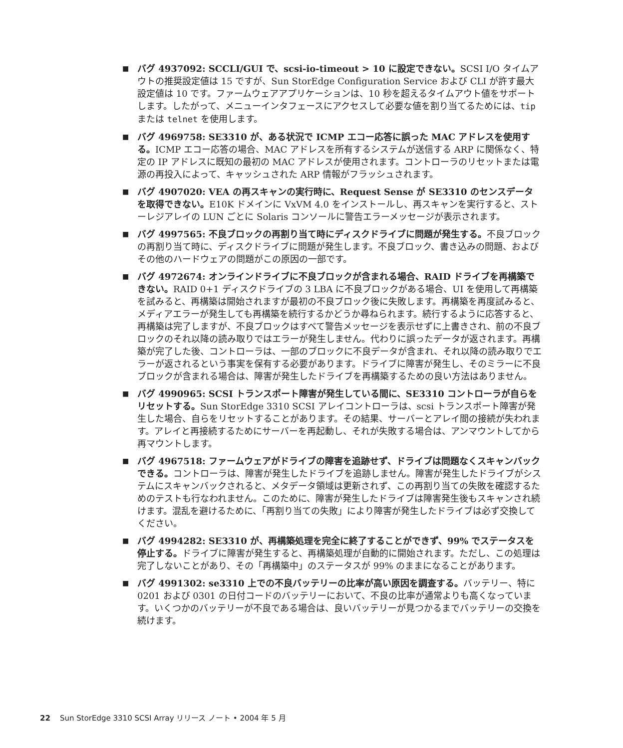■ バグ 4937092: SCCLI/GUI で、scsi-io-timeout > 10 に設定できない。SCSI I/O タイムアウトの推奨設定値は 15 ですが、Sun StorEdge Configuration Service および CLI が許す最大設定値は 10 です。ファームウェアアプリケーションは、10 秒を超えるタイムアウト値をサポートします。したがって、メニューインタフェースにアクセスして必要な値を割り当てるためには、tip または telnet を使用します。
■ バグ 4969758: SE3310 が、ある状況で ICMP エコー応答に誤った MAC アドレスを使用する。ICMP エコー応答の場合、MAC アドレスを所有するシステムが送信する ARP に関係なく、特定の IP アドレスに既知の最初の MAC アドレスが使用されます。コントローラのリセットまたは電源の再投入によって、キャッシュされた ARP 情報がフラッシュされます。
■ バグ 4907020: VEA の再スキャンの実行時に、Request Sense が SE3310 のセンスデータを取得できない。E10K ドメインに VxVM 4.0 をインストールし、再スキャンを実行すると、ストーレジアレイの LUN ごとに Solaris コンソールに警告エラーメッセージが表示されます。
■ バグ 4997565: 不良ブロックの再割り当て時にディスクドライブに問題が発生する。不良ブロックの再割り当て時に、ディスクドライブに問題が発生します。不良ブロック、書き込みの問題、およびその他のハードウェアの問題がこの原因の一部です。
■ バグ 4972674: オンラインドライブに不良ブロックが含まれる場合、RAID ドライブを再構築できない。RAID 0+1 ディスクドライブの 3 LBA に不良ブロックがある場合、UI を使用して再構築を試みると、再構築は開始されますが最初の不良ブロック後に失敗します。再構築を再度試みると、メディアエラーが発生しても再構築を続行するかどうか尋ねられます。続行するように応答すると、再構築は完了しますが、不良ブロックはすべて警告メッセージを表示せずに上書きされ、前の不良ブロックのそれ以降の読み取りではエラーが発生しません。代わりに誤ったデータが返されます。再構築が完了した後、コントローラは、一部のブロックに不良データが含まれ、それ以降の読み取りでエラーが返されるという事実を保有する必要があります。ドライブに障害が発生し、そのミラーに不良ブロックが含まれる場合は、障害が発生したドライブを再構築するための良い方法はありません。
■ バグ 4990965: SCSI トランスポート障害が発生している間に、SE3310 コントローラが自らをリセットする。Sun StorEdge 3310 SCSI アレイコントローラは、scsi トランスポート障害が発生した場合、自らをリセットすることがあります。その結果、サーバーとアレイ間の接続が失われます。アレイと再接続するためにサーバーを再起動し、それが失敗する場合は、アンマウントしてから再マウントします。
■ バグ 4967518: ファームウェアがドライブの障害を追跡せず、ドライブは問題なくスキャンバックできる。コントローラは、障害が発生したドライブを追跡しません。障害が発生したドライブがシステムにスキャンバックされると、メタデータ領域は更新されず、この再割り当ての失敗を確認するためのテストも行なわれません。このために、障害が発生したドライブは障害発生後もスキャンされ続けます。混乱を避けるために、「再割り当ての失敗」により障害が発生したドライブは必ず交換してください。
■ バグ 4994282: SE3310 が、再構築処理を完全に終了することができず、99% でステータスを停止する。ドライブに障害が発生すると、再構築処理が自動的に開始されます。ただし、この処理は完了しないことがあり、その「再構築中」のステータスが 99% のままになることがあります。
■ バグ 4991302: se3310 上での不良バッテリーの比率が高い原因を調査する。バッテリー、特に 0201 および 0301 の日付コードのバッテリーにおいて、不良の比率が通常よりも高くなっています。いくつかのバッテリーが不良である場合は、良いバッテリーが見つかるまでバッテリーの交換を続けます。
22 Sun StorEdge 3310 SCSI Array リリース ノート • 2004 年 5 月